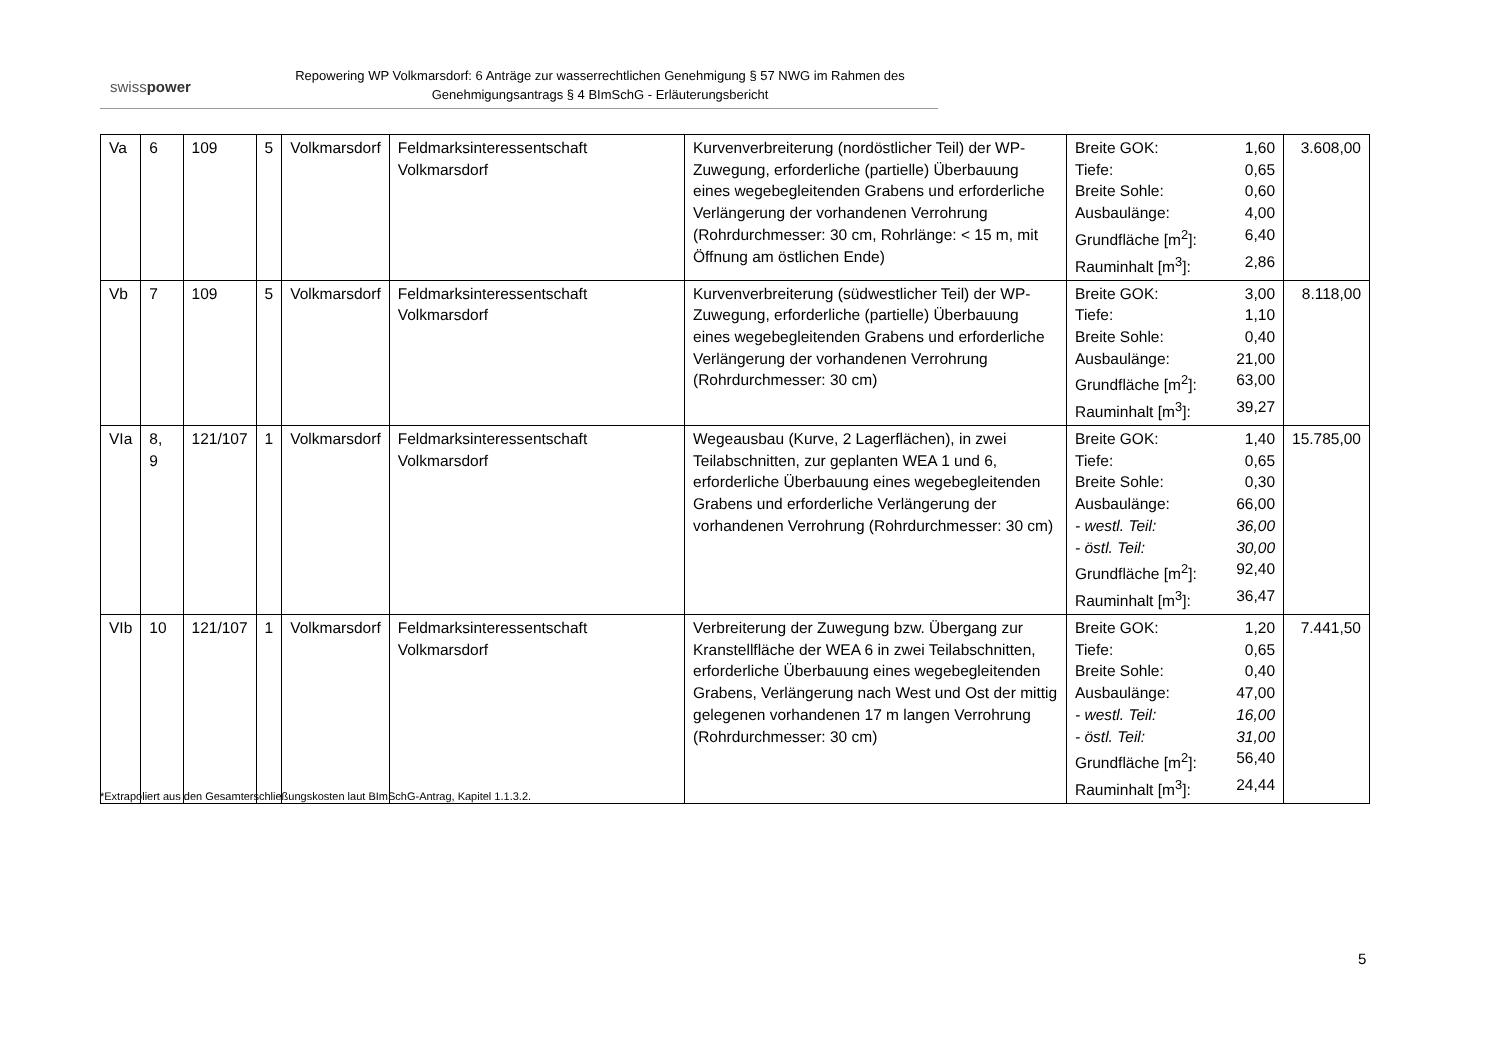swisspower
Repowering WP Volkmarsdorf: 6 Anträge zur wasserrechtlichen Genehmigung § 57 NWG im Rahmen des Genehmigungsantrags § 4 BImSchG - Erläuterungsbericht
| Va | 6 | 109 | 5 | Volkmarsdorf | Feldmarksinteressentschaft Volkmarsdorf | Kurvenverbreiterung (nordöstlicher Teil) der WP-Zuwegung, erforderliche (partielle) Überbauung eines wegebegleitenden Grabens und erforderliche Verlängerung der vorhandenen Verrohrung (Rohrdurchmesser: 30 cm, Rohrlänge: < 15 m, mit Öffnung am östlichen Ende) | Breite GOK: 1,60 Tiefe: 0,65 Breite Sohle: 0,60 Ausbaulänge: 4,00 Grundfläche [m<sup>2</sup>]: 6,40 Rauminhalt [m<sup>3</sup>]: 2,86 | 3.608,00 |
| Vb | 7 | 109 | 5 | Volkmarsdorf | Feldmarksinteressentschaft Volkmarsdorf | Kurvenverbreiterung (südwestlicher Teil) der WP-Zuwegung, erforderliche (partielle) Überbauung eines wegebegleitenden Grabens und erforderliche Verlängerung der vorhandenen Verrohrung (Rohrdurchmesser: 30 cm) | Breite GOK: 3,00 Tiefe: 1,10 Breite Sohle: 0,40 Ausbaulänge: 21,00 Grundfläche [m<sup>2</sup>]: 63,00 Rauminhalt [m<sup>3</sup>]: 39,27 | 8.118,00 |
| VIa | 8, 9 | 121/107 | 1 | Volkmarsdorf | Feldmarksinteressentschaft Volkmarsdorf | Wegeausbau (Kurve, 2 Lagerflächen), in zwei Teilabschnitten, zur geplanten WEA 1 und 6, erforderliche Überbauung eines wegebegleitenden Grabens und erforderliche Verlängerung der vorhandenen Verrohrung (Rohrdurchmesser: 30 cm) | Breite GOK: 1,40 Tiefe: 0,65 Breite Sohle: 0,30 Ausbaulänge: 66,00 - westl. Teil: 36,00 - östl. Teil: 30,00 Grundfläche [m<sup>2</sup>]: 92,40 Rauminhalt [m<sup>3</sup>]: 36,47 | 15.785,00 |
| VIb | 10 | 121/107 | 1 | Volkmarsdorf | Feldmarksinteressentschaft Volkmarsdorf | Verbreiterung der Zuwegung bzw. Übergang zur Kranstellfläche der WEA 6 in zwei Teilabschnitten, erforderliche Überbauung eines wegebegleitenden Grabens, Verlängerung nach West und Ost der mittig gelegenen vorhandenen 17 m langen Verrohrung (Rohrdurchmesser: 30 cm) | Breite GOK: 1,20 Tiefe: 0,65 Breite Sohle: 0,40 Ausbaulänge: 47,00 - westl. Teil: 16,00 - östl. Teil: 31,00 Grundfläche [m<sup>2</sup>]: 56,40 Rauminhalt [m<sup>3</sup>]: 24,44 | 7.441,50 |
*Extrapoliert aus den Gesamterschließungskosten laut BImSchG-Antrag, Kapitel 1.1.3.2.
5